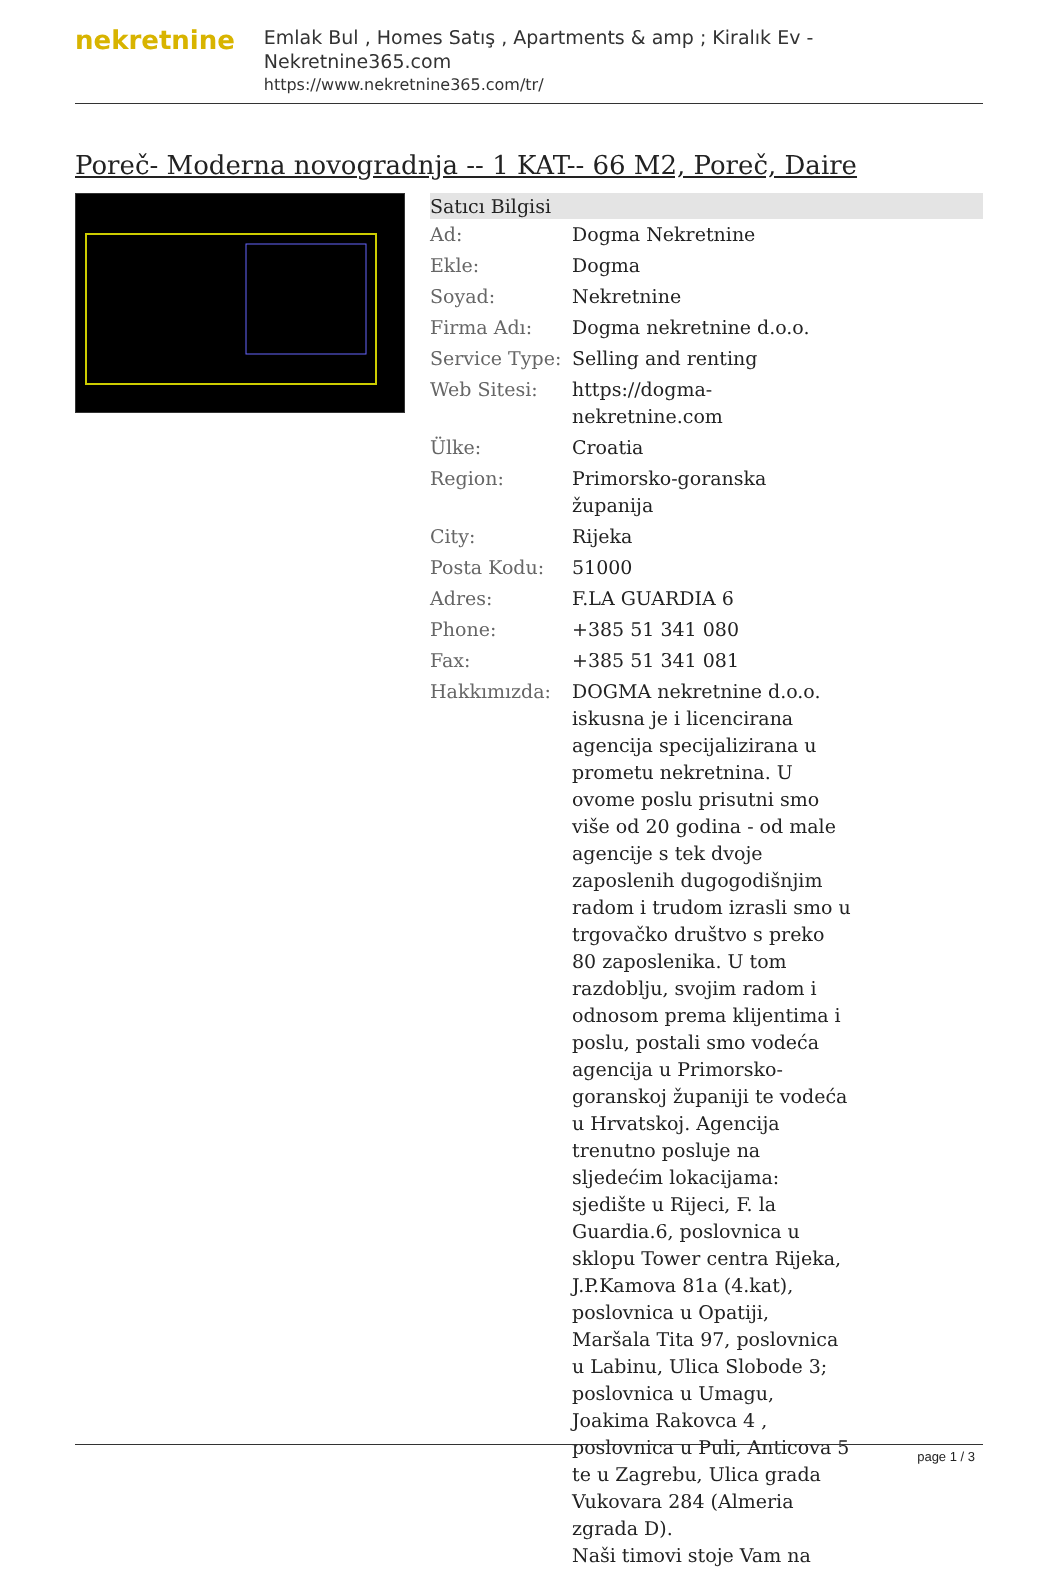nekretnine
Emlak Bul , Homes Satış , Apartments & amp ; Kiralık Ev - Nekretnine365.com
https://www.nekretnine365.com/tr/
Poreč- Moderna novogradnja -- 1 KAT-- 66 M2, Poreč, Daire
| Satıcı Bilgisi | | |
| --- | --- | --- |
| Ad: | Dogma Nekretnine | |
| Ekle: | Dogma | |
| Soyad: | Nekretnine | |
| Firma Adı: | Dogma nekretnine d.o.o. | |
| Service Type: | Selling and renting | |
| Web Sitesi: | https://dogma-nekretnine.com | |
| Ülke: | Croatia | |
| Region: | Primorsko-goranska županija | |
| City: | Rijeka | |
| Posta Kodu: | 51000 | |
| Adres: | F.LA GUARDIA 6 | |
| Phone: | +385 51 341 080 | |
| Fax: | +385 51 341 081 | |
| Hakkımızda: | DOGMA nekretnine d.o.o. iskusna je i licencirana agencija specijalizirana u prometu nekretnina. U ovome poslu prisutni smo više od 20 godina - od male agencije s tek dvoje zaposlenih dugogodišnjim radom i trudom izrasli smo u trgovačko društvo s preko 80 zaposlenika. U tom razdoblju, svojim radom i odnosom prema klijentima i poslu, postali smo vodeća agencija u Primorsko-goranskoj županiji te vodeća u Hrvatskoj. Agencija trenutno posluje na sljedećim lokacijama: sjedište u Rijeci, F. la Guardia.6, poslovnica u sklopu Tower centra Rijeka, J.P.Kamova 81a (4.kat), poslovnica u Opatiji, Maršala Tita 97, poslovnica u Labinu, Ulica Slobode 3; poslovnica u Umagu, Joakima Rakovca 4 , poslovnica u Puli, Anticova 5 te u Zagrebu, Ulica grada Vukovara 284 (Almeria zgrada D). Naši timovi stoje Vam na | |
page 1 / 3